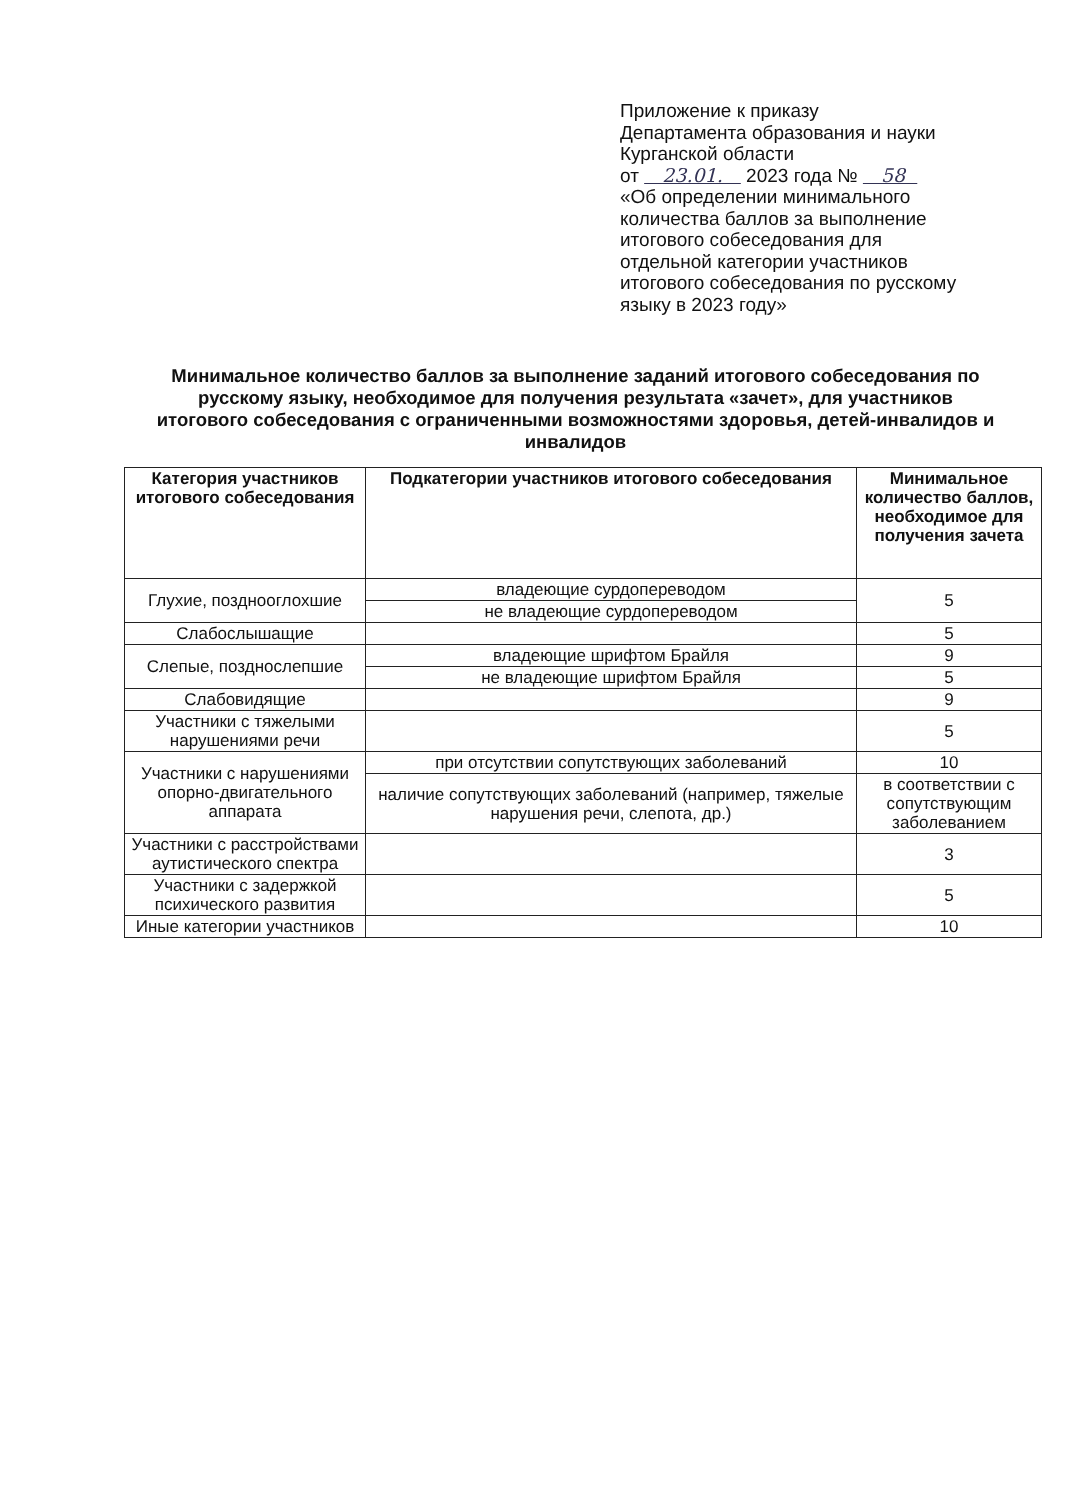Приложение к приказу
Департамента образования и науки
Курганской области
от 23.01. 2023 года № 58
«Об определении минимального
количества баллов за выполнение
итогового собеседования для
отдельной категории участников
итогового собеседования по русскому
языку в 2023 году»
Минимальное количество баллов за выполнение заданий итогового собеседования по русскому языку, необходимое для получения результата «зачет», для участников итогового собеседования с ограниченными возможностями здоровья, детей-инвалидов и инвалидов
| Категория участников итогового собеседования | Подкатегории участников итогового собеседования | Минимальное количество баллов, необходимое для получения зачета |
| --- | --- | --- |
| Глухие, позднооглохшие | владеющие сурдопереводом | 5 |
| | не владеющие сурдопереводом | |
| Слабослышащие | | 5 |
| Слепые, позднослепшие | владеющие шрифтом Брайля | 9 |
| | не владеющие шрифтом Брайля | 5 |
| Слабовидящие | | 9 |
| Участники с тяжелыми нарушениями речи | | 5 |
| Участники с нарушениями опорно-двигательного аппарата | при отсутствии сопутствующих заболеваний | 10 |
| | наличие сопутствующих заболеваний (например, тяжелые нарушения речи, слепота, др.) | в соответствии с сопутствующим заболеванием |
| Участники с расстройствами аутистического спектра | | 3 |
| Участники с задержкой психического развития | | 5 |
| Иные категории участников | | 10 |